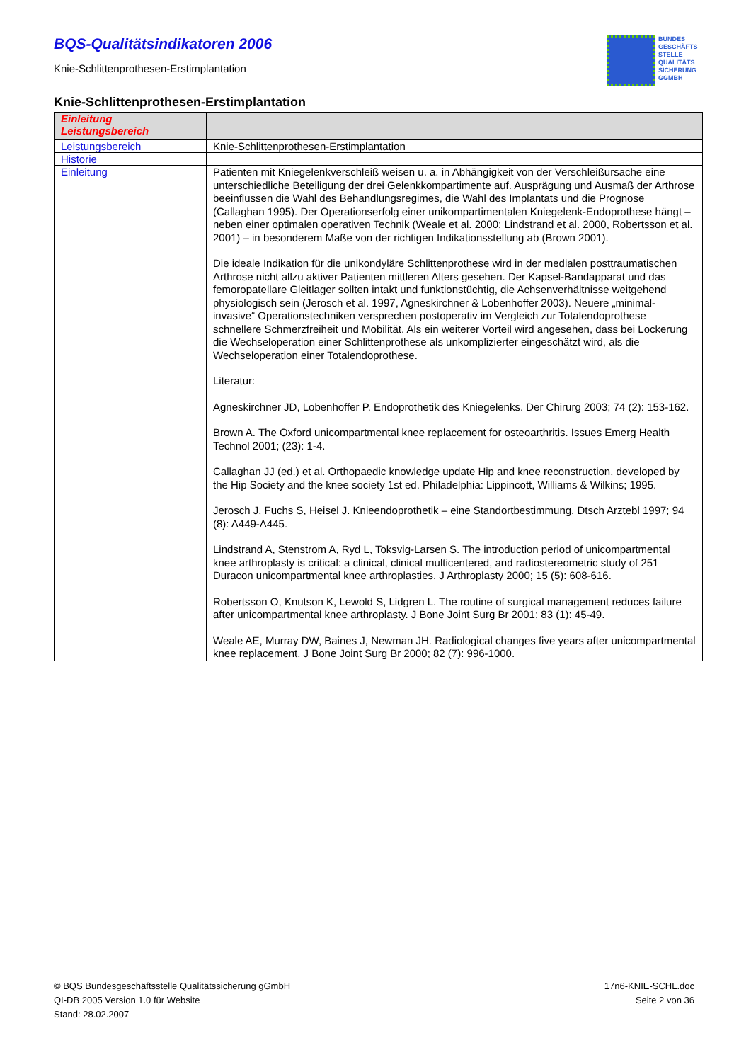BQS-Qualitätsindikatoren 2006
Knie-Schlittenprothesen-Erstimplantation
BUNDES
GESCHÄFTS
STELLE
QUALITÄTS
SICHERUNG
GGMBH
Knie-Schlittenprothesen-Erstimplantation
| Einleitung Leistungsbereich | |
| --- | --- |
| Leistungsbereich | Knie-Schlittenprothesen-Erstimplantation |
| Historie | |
| Einleitung | Patienten mit Kniegelenkverschleiß weisen u. a. in Abhängigkeit von der Verschleißursache eine unterschiedliche Beteiligung der drei Gelenkkompartimente auf. Ausprägung und Ausmaß der Arthrose beeinflussen die Wahl des Behandlungsregimes, die Wahl des Implantats und die Prognose (Callaghan 1995). Der Operationserfolg einer unikompartimentalen Kniegelenk-Endoprothese hängt – neben einer optimalen operativen Technik (Weale et al. 2000; Lindstrand et al. 2000, Robertsson et al. 2001) – in besonderem Maße von der richtigen Indikationsstellung ab (Brown 2001). Die ideale Indikation für die unikondyläre Schlittenprothese wird in der medialen posttraumatischen Arthrose nicht allzu aktiver Patienten mittleren Alters gesehen. Der Kapsel-Bandapparat und das femoropatellare Gleitlager sollten intakt und funktionstüchtig, die Achsenverhältnisse weitgehend physiologisch sein (Jerosch et al. 1997, Agneskirchner & Lobenhoffer 2003). Neuere „minimal-invasive“ Operationstechniken versprechen postoperativ im Vergleich zur Totalendoprothese schnellere Schmerzfreiheit und Mobilität. Als ein weiterer Vorteil wird angesehen, dass bei Lockerung die Wechseloperation einer Schlittenprothese als unkomplizierter eingeschätzt wird, als die Wechseloperation einer Totalendoprothese. Literatur: Agneskirchner JD, Lobenhoffer P. Endoprothetik des Kniegelenks. Der Chirurg 2003; 74 (2): 153-162. Brown A. The Oxford unicompartmental knee replacement for osteoarthritis. Issues Emerg Health Technol 2001; (23): 1-4. Callaghan JJ (ed.) et al. Orthopaedic knowledge update Hip and knee reconstruction, developed by the Hip Society and the knee society 1st ed. Philadelphia: Lippincott, Williams & Wilkins; 1995. Jerosch J, Fuchs S, Heisel J. Knieendoprothetik – eine Standortbestimmung. Dtsch Arztebl 1997; 94 (8): A449-A445. Lindstrand A, Stenstrom A, Ryd L, Toksvig-Larsen S. The introduction period of unicompartmental knee arthroplasty is critical: a clinical, clinical multicentered, and radiostereometric study of 251 Duracon unicompartmental knee arthroplasties. J Arthroplasty 2000; 15 (5): 608-616. Robertsson O, Knutson K, Lewold S, Lidgren L. The routine of surgical management reduces failure after unicompartmental knee arthroplasty. J Bone Joint Surg Br 2001; 83 (1): 45-49. Weale AE, Murray DW, Baines J, Newman JH. Radiological changes five years after unicompartmental knee replacement. J Bone Joint Surg Br 2000; 82 (7): 996-1000. |
© BQS Bundesgeschäftsstelle Qualitätssicherung gGmbH
QI-DB 2005 Version 1.0 für Website
Stand: 28.02.2007
17n6-KNIE-SCHL.doc
Seite 2 von 36